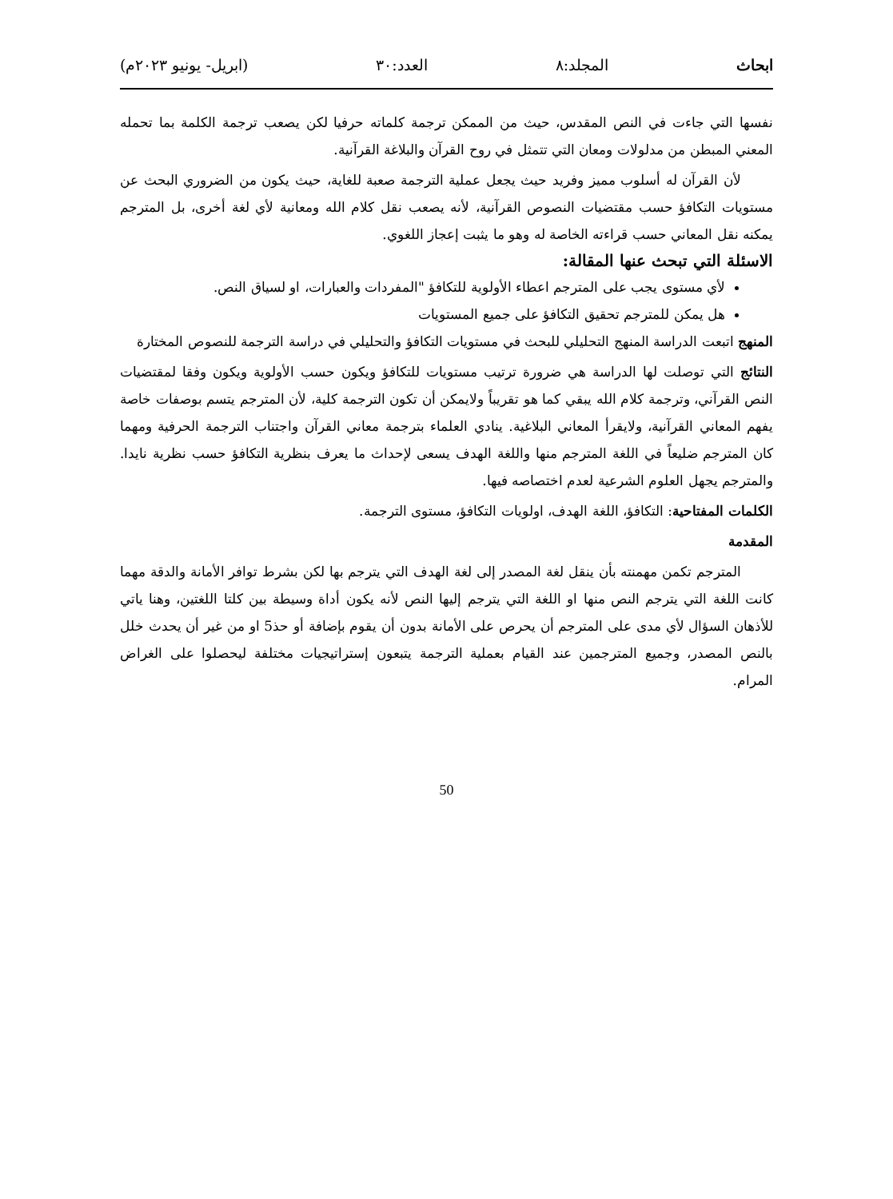ابحاث المجلد:٨ العدد:٣٠ (ابريل- يونيو ٢٠٢٣م)
نفسها التي جاءت في النص المقدس، حيث من الممكن ترجمة كلماته حرفيا لكن يصعب ترجمة الكلمة بما تحمله المعني المبطن من مدلولات ومعان التي تتمثل في روح القرآن والبلاغة القرآنية.
لأن القرآن له أسلوب مميز وفريد حيث يجعل عملية الترجمة صعبة للغاية، حيث يكون من الضروري البحث عن مستويات التكافؤ حسب مقتضيات النصوص القرآنية، لأنه يصعب نقل كلام الله ومعانية لأي لغة أخرى، بل المترجم يمكنه نقل المعاني حسب قراءته الخاصة له وهو ما يثبت إعجاز اللغوي.
الاسئلة التي تبحث عنها المقالة:
لأي مستوى يجب على المترجم اعطاء الأولوية للتكافؤ "المفردات والعبارات، او لسياق النص.
هل يمكن للمترجم تحقيق التكافؤ على جميع المستويات
المنهج اتبعت الدراسة المنهج التحليلي للبحث في مستويات التكافؤ والتحليلي في دراسة الترجمة للنصوص المختارة
النتائج التي توصلت لها الدراسة هي ضرورة ترتيب مستويات للتكافؤ ويكون حسب الأولوية ويكون وفقا لمقتضيات النص القرآني، وترجمة كلام الله يبقي كما هو تقريباً ولايمكن أن تكون الترجمة كلية، لأن المترجم يتسم بوصفات خاصة يفهم المعاني القرآنية، ولايقرأ المعاني البلاغية. ينادي العلماء بترجمة معاني القرآن واجتناب الترجمة الحرفية ومهما كان المترجم ضليعاً في اللغة المترجم منها واللغة الهدف يسعى لإحداث ما يعرف بنظرية التكافؤ حسب نظرية نايدا. والمترجم يجهل العلوم الشرعية لعدم اختصاصه فيها.
الكلمات المفتاحية: التكافؤ، اللغة الهدف، اولويات التكافؤ، مستوى الترجمة.
المقدمة
المترجم تكمن مهمنته بأن ينقل لغة المصدر إلى لغة الهدف التي يترجم بها لكن بشرط توافر الأمانة والدقة مهما كانت اللغة التي يترجم النص منها او اللغة التي يترجم إليها النص لأنه يكون أداة وسيطة بين كلتا اللغتين، وهنا ياتي للأذهان السؤال لأي مدى على المترجم أن يحرص على الأمانة بدون أن يقوم بإضافة أو حذ5 او من غير أن يحدث خلل بالنص المصدر، وجميع المترجمين عند القيام بعملية الترجمة يتبعون إستراتيجيات مختلفة ليحصلوا على الغراض المرام.
50